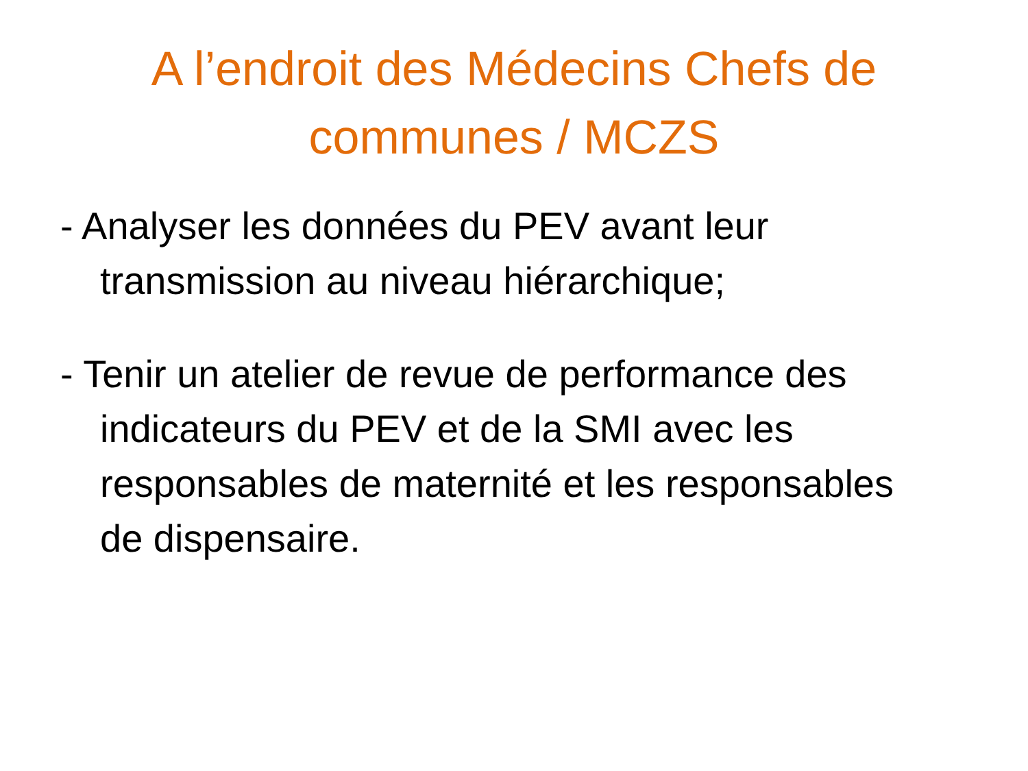A l’endroit des Médecins Chefs de
communes / MCZS
- Analyser les données du PEV avant leur transmission au niveau hiérarchique;
- Tenir un atelier de revue de performance des indicateurs du PEV et de la SMI avec les responsables de maternité et les responsables de dispensaire.